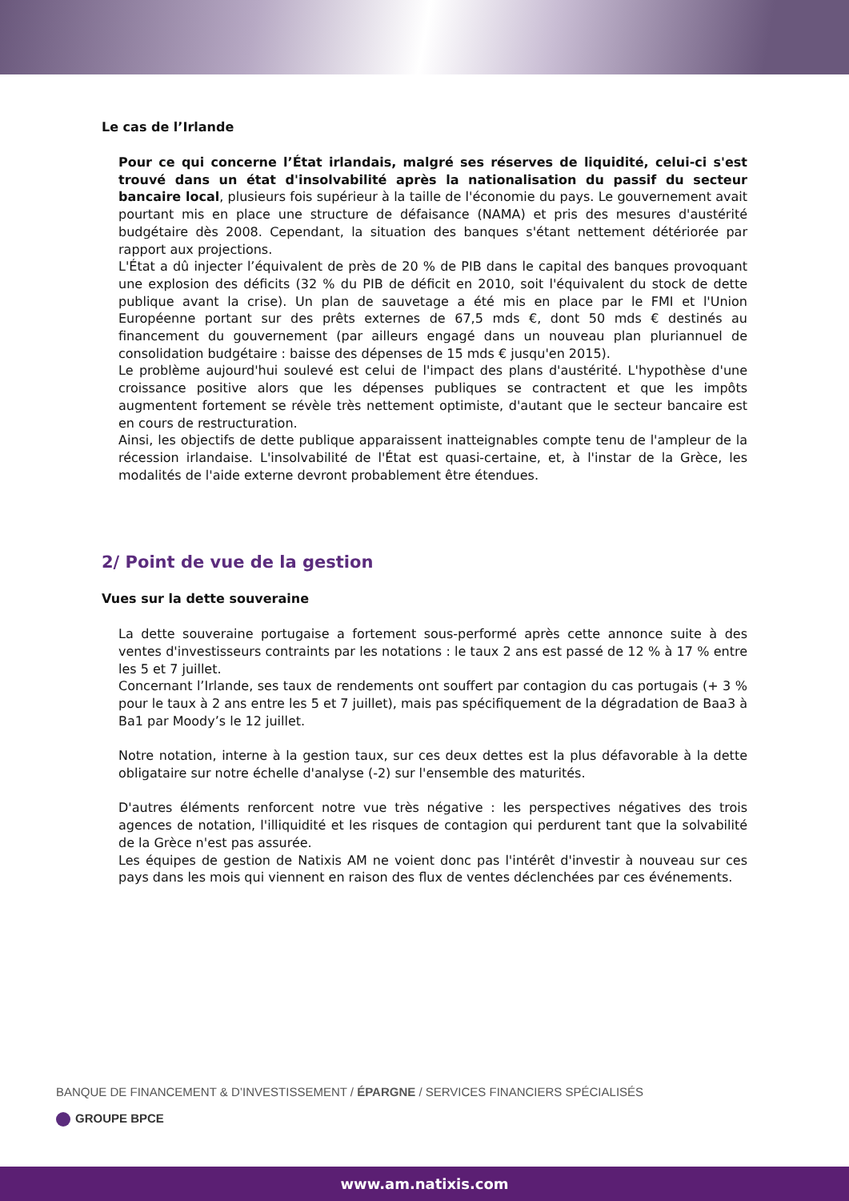Le cas de l’Irlande
Pour ce qui concerne l’État irlandais, malgré ses réserves de liquidité, celui-ci s'est trouvé dans un état d'insolvabilité après la nationalisation du passif du secteur bancaire local, plusieurs fois supérieur à la taille de l'économie du pays. Le gouvernement avait pourtant mis en place une structure de défaisance (NAMA) et pris des mesures d'austérité budgétaire dès 2008. Cependant, la situation des banques s'étant nettement détériorée par rapport aux projections.
L'État a dû injecter l’équivalent de près de 20 % de PIB dans le capital des banques provoquant une explosion des déficits (32 % du PIB de déficit en 2010, soit l'équivalent du stock de dette publique avant la crise). Un plan de sauvetage a été mis en place par le FMI et l'Union Européenne portant sur des prêts externes de 67,5 mds €, dont 50 mds € destinés au financement du gouvernement (par ailleurs engagé dans un nouveau plan pluriannuel de consolidation budgétaire : baisse des dépenses de 15 mds € jusqu'en 2015).
Le problème aujourd'hui soulevé est celui de l'impact des plans d'austérité. L'hypothèse d'une croissance positive alors que les dépenses publiques se contractent et que les impôts augmentent fortement se révèle très nettement optimiste, d'autant que le secteur bancaire est en cours de restructuration.
Ainsi, les objectifs de dette publique apparaissent inatteignables compte tenu de l'ampleur de la récession irlandaise. L'insolvabilité de l'État est quasi-certaine, et, à l'instar de la Grèce, les modalités de l'aide externe devront probablement être étendues.
2/ Point de vue de la gestion
Vues sur la dette souveraine
La dette souveraine portugaise a fortement sous-performé après cette annonce suite à des ventes d'investisseurs contraints par les notations : le taux 2 ans est passé de 12 % à 17 % entre les 5 et 7 juillet.
Concernant l’Irlande, ses taux de rendements ont souffert par contagion du cas portugais (+ 3 % pour le taux à 2 ans entre les 5 et 7 juillet), mais pas spécifiquement de la dégradation de Baa3 à Ba1 par Moody’s le 12 juillet.
Notre notation, interne à la gestion taux, sur ces deux dettes est la plus défavorable à la dette obligataire sur notre échelle d'analyse (-2) sur l'ensemble des maturités.
D'autres éléments renforcent notre vue très négative : les perspectives négatives des trois agences de notation, l'illiquidité et les risques de contagion qui perdurent tant que la solvabilité de la Grèce n'est pas assurée.
Les équipes de gestion de Natixis AM ne voient donc pas l'intérêt d'investir à nouveau sur ces pays dans les mois qui viennent en raison des flux de ventes déclenchées par ces événements.
BANQUE DE FINANCEMENT & D’INVESTISSEMENT / ÉPARGNE / SERVICES FINANCIERS SPÉCIALISÉS
GROUPE BPCE
www.am.natixis.com